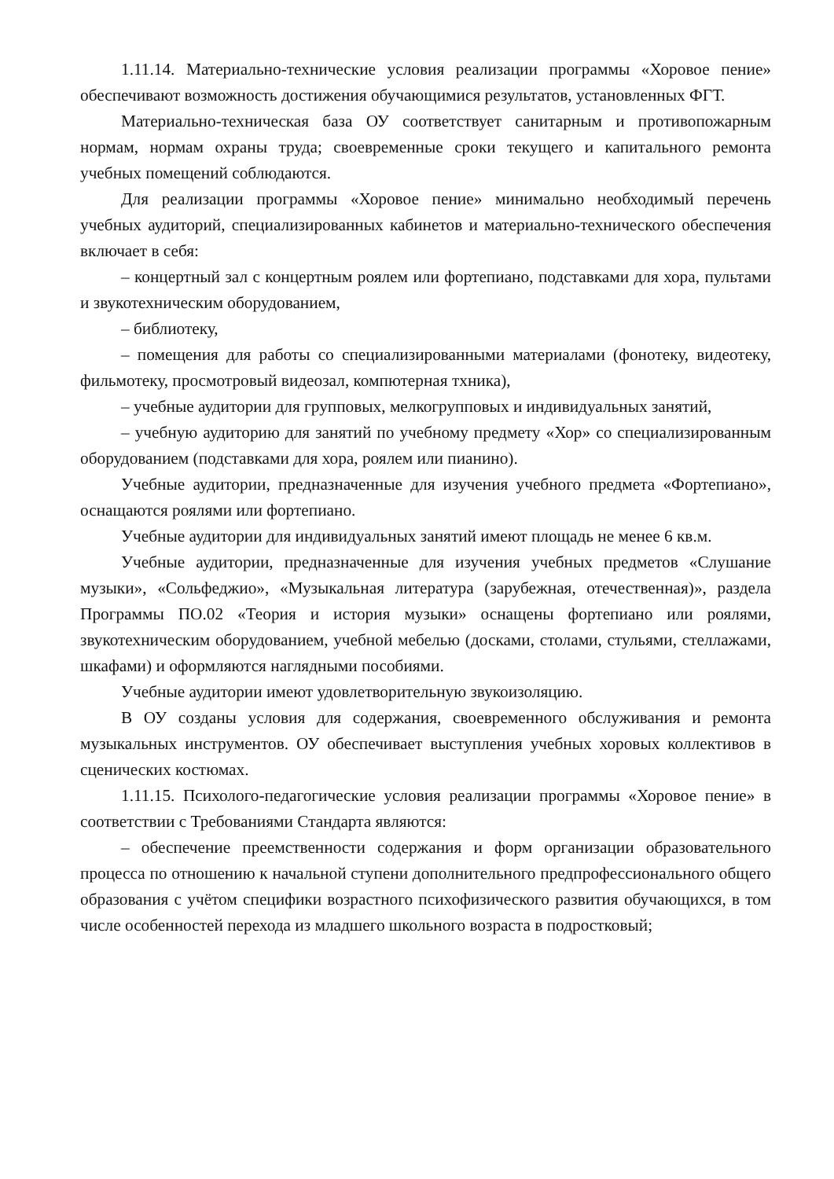1.11.14. Материально-технические условия реализации программы «Хоровое пение» обеспечивают возможность достижения обучающимися результатов, установленных ФГТ.
Материально-техническая база ОУ соответствует санитарным и противопожарным нормам, нормам охраны труда; своевременные сроки текущего и капитального ремонта учебных помещений соблюдаются.
Для реализации программы «Хоровое пение» минимально необходимый перечень учебных аудиторий, специализированных кабинетов и материально-технического обеспечения включает в себя:
– концертный зал с концертным роялем или фортепиано, подставками для хора, пультами и звукотехническим оборудованием,
– библиотеку,
– помещения для работы со специализированными материалами (фонотеку, видеотеку, фильмотеку, просмотровый видеозал, компютерная тхника),
– учебные аудитории для групповых, мелкогрупповых и индивидуальных занятий,
– учебную аудиторию для занятий по учебному предмету «Хор» со специализированным оборудованием (подставками для хора, роялем или пианино).
Учебные аудитории, предназначенные для изучения учебного предмета «Фортепиано», оснащаются роялями или фортепиано.
Учебные аудитории для индивидуальных занятий имеют площадь не менее 6 кв.м.
Учебные аудитории, предназначенные для изучения учебных предметов «Слушание музыки», «Сольфеджио», «Музыкальная литература (зарубежная, отечественная)», раздела Программы ПО.02 «Теория и история музыки» оснащены фортепиано или роялями, звукотехническим оборудованием, учебной мебелью (досками, столами, стульями, стеллажами, шкафами) и оформляются наглядными пособиями.
Учебные аудитории имеют удовлетворительную звукоизоляцию.
В ОУ созданы условия для содержания, своевременного обслуживания и ремонта музыкальных инструментов. ОУ обеспечивает выступления учебных хоровых коллективов в сценических костюмах.
1.11.15. Психолого-педагогические условия реализации программы «Хоровое пение» в соответствии с Требованиями Стандарта являются:
– обеспечение преемственности содержания и форм организации образовательного процесса по отношению к начальной ступени дополнительного предпрофессионального общего образования с учётом специфики возрастного психофизического развития обучающихся, в том числе особенностей перехода из младшего школьного возраста в подростковый;